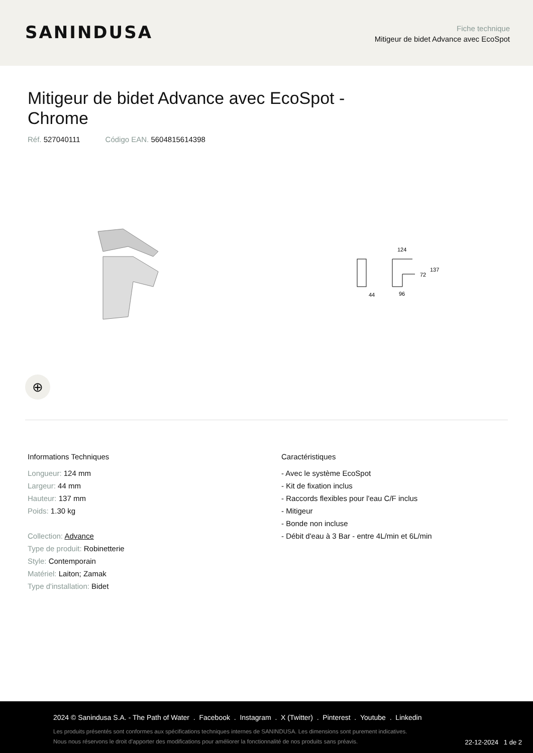SANINDUSA
Fiche technique
Mitigeur de bidet Advance avec EcoSpot
Mitigeur de bidet Advance avec EcoSpot - Chrome
Réf. 527040111 Código EAN. 5604815614398
124
44
96
72
137
⊕
Informations Techniques
Longueur: 124 mm
Largeur: 44 mm
Hauteur: 137 mm
Poids: 1.30 kg
Collection: Advance
Type de produit: Robinetterie
Style: Contemporain
Matériel: Laiton; Zamak
Type d'installation: Bidet
Caractéristiques
- Avec le système EcoSpot
- Kit de fixation inclus
- Raccords flexibles pour l'eau C/F inclus
- Mitigeur
- Bonde non incluse
- Débit d'eau à 3 Bar - entre 4L/min et 6L/min
2024 © Sanindusa S.A. - The Path of Water . Facebook . Instagram . X (Twitter) . Pinterest . Youtube . Linkedin
Les produits présentés sont conformes aux spécifications techniques internes de SANINDUSA. Les dimensions sont purement indicatives.
Nous nous réservons le droit d'apporter des modifications pour améliorer la fonctionnalité de nos produits sans préavis.
22-12-2024 1 de 2